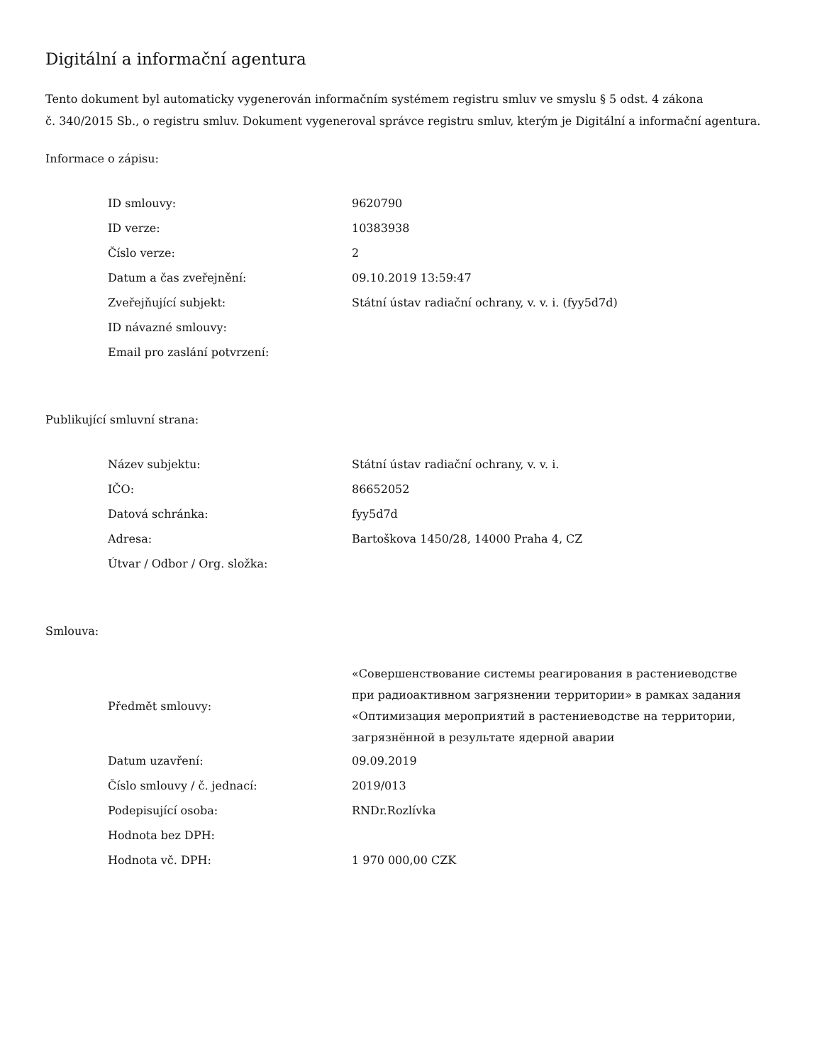Digitální a informační agentura
Tento dokument byl automaticky vygenerován informačním systémem registru smluv ve smyslu § 5 odst. 4 zákona
č. 340/2015 Sb., o registru smluv. Dokument vygeneroval správce registru smluv, kterým je Digitální a informační agentura.
Informace o zápisu:
| ID smlouvy: | 9620790 |
| ID verze: | 10383938 |
| Číslo verze: | 2 |
| Datum a čas zveřejnění: | 09.10.2019 13:59:47 |
| Zveřejňující subjekt: | Státní ústav radiační ochrany, v. v. i. (fyy5d7d) |
| ID návazné smlouvy: | |
| Email pro zaslání potvrzení: | |
Publikující smluvní strana:
| Název subjektu: | Státní ústav radiační ochrany, v. v. i. |
| IČO: | 86652052 |
| Datová schránka: | fyy5d7d |
| Adresa: | Bartoškova 1450/28, 14000 Praha 4, CZ |
| Útvar / Odbor / Org. složka: | |
Smlouva:
| Předmět smlouvy: | «Совершенствование системы реагирования в растениеводстве при радиоактивном загрязнении территории» в рамках задания «Оптимизация мероприятий в растениеводстве на территории, загрязнённой в результате ядерной аварии |
| Datum uzavření: | 09.09.2019 |
| Číslo smlouvy / č. jednací: | 2019/013 |
| Podepisující osoba: | RNDr.Rozlívka |
| Hodnota bez DPH: | |
| Hodnota vč. DPH: | 1 970 000,00 CZK |